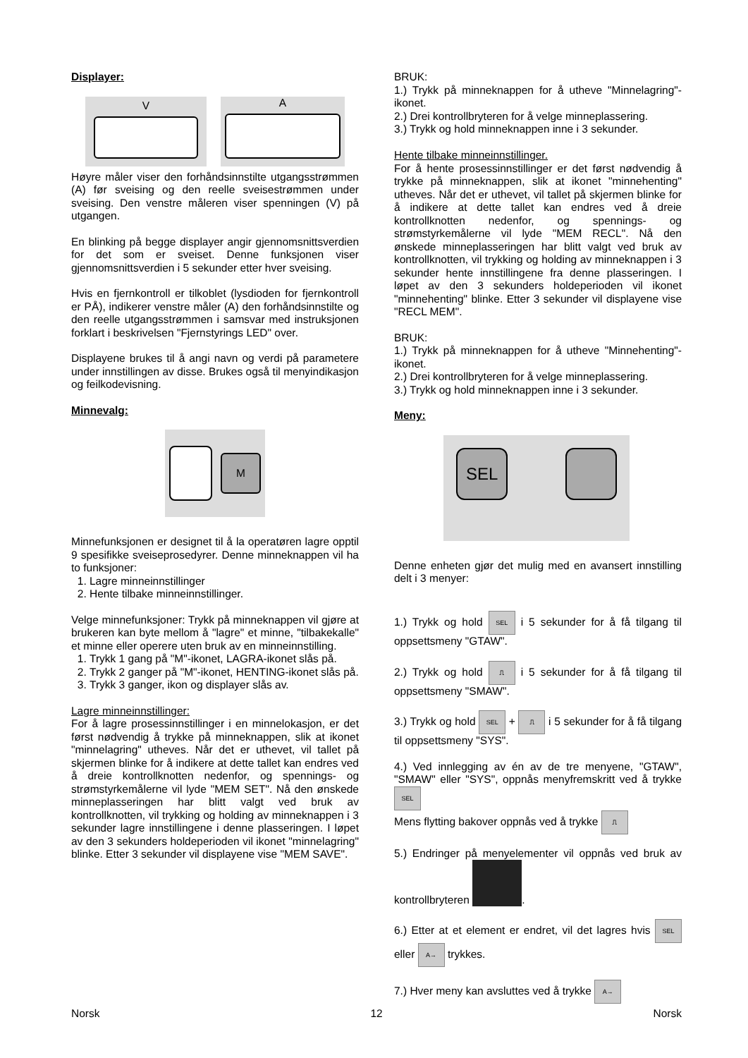Displayer:
V
A
Høyre måler viser den forhåndsinnstilte utgangsstrømmen (A) før sveising og den reelle sveisestrømmen under sveising. Den venstre måleren viser spenningen (V) på utgangen.
En blinking på begge displayer angir gjennomsnittsverdien for det som er sveiset. Denne funksjonen viser gjennomsnittsverdien i 5 sekunder etter hver sveising.
Hvis en fjernkontroll er tilkoblet (lysdioden for fjernkontroll er PÅ), indikerer venstre måler (A) den forhåndsinnstilte og den reelle utgangsstrømmen i samsvar med instruksjonen forklart i beskrivelsen "Fjernstyrings LED" over.
Displayene brukes til å angi navn og verdi på parametere under innstillingen av disse. Brukes også til menyindikasjon og feilkodevisning.
Minnevalg:
M
Minnefunksjonen er designet til å la operatøren lagre opptil 9 spesifikke sveiseprosedyrer. Denne minneknappen vil ha to funksjoner:
1. Lagre minneinnstillinger
2. Hente tilbake minneinnstillinger.
Velge minnefunksjoner: Trykk på minneknappen vil gjøre at brukeren kan byte mellom å "lagre" et minne, "tilbakekalle" et minne eller operere uten bruk av en minneinnstilling.
1. Trykk 1 gang på "M"-ikonet, LAGRA-ikonet slås på.
2. Trykk 2 ganger på "M"-ikonet, HENTING-ikonet slås på.
3. Trykk 3 ganger, ikon og displayer slås av.
Lagre minneinnstillinger:
For å lagre prosessinnstillinger i en minnelokasjon, er det først nødvendig å trykke på minneknappen, slik at ikonet "minnelagring" utheves. Når det er uthevet, vil tallet på skjermen blinke for å indikere at dette tallet kan endres ved å dreie kontrollknotten nedenfor, og spennings- og strømstyrkemålerne vil lyde "MEM SET". Nå den ønskede minneplasseringen har blitt valgt ved bruk av kontrollknotten, vil trykking og holding av minneknappen i 3 sekunder lagre innstillingene i denne plasseringen. I løpet av den 3 sekunders holdeperioden vil ikonet "minnelagring" blinke. Etter 3 sekunder vil displayene vise "MEM SAVE".
BRUK:
1.) Trykk på minneknappen for å utheve "Minnelagring"-ikonet.
2.) Drei kontrollbryteren for å velge minneplassering.
3.) Trykk og hold minneknappen inne i 3 sekunder.
Hente tilbake minneinnstillinger.
For å hente prosessinnstillinger er det først nødvendig å trykke på minneknappen, slik at ikonet "minnehenting" utheves. Når det er uthevet, vil tallet på skjermen blinke for å indikere at dette tallet kan endres ved å dreie kontrollknotten nedenfor, og spennings- og strømstyrkemålerne vil lyde "MEM RECL". Nå den ønskede minneplasseringen har blitt valgt ved bruk av kontrollknotten, vil trykking og holding av minneknappen i 3 sekunder hente innstillingene fra denne plasseringen. I løpet av den 3 sekunders holdeperioden vil ikonet "minnehenting" blinke. Etter 3 sekunder vil displayene vise "RECL MEM".
BRUK:
1.) Trykk på minneknappen for å utheve "Minnehenting"-ikonet.
2.) Drei kontrollbryteren for å velge minneplassering.
3.) Trykk og hold minneknappen inne i 3 sekunder.
Meny:
SEL
Denne enheten gjør det mulig med en avansert innstilling delt i 3 menyer:
1.) Trykk og hold SEL i 5 sekunder for å få tilgang til oppsettsmeny "GTAW".
2.) Trykk og hold ⎍ i 5 sekunder for å få tilgang til oppsettsmeny "SMAW".
3.) Trykk og hold SEL + ⎍ i 5 sekunder for å få tilgang til oppsettsmeny "SYS".
4.) Ved innlegging av én av de tre menyene, "GTAW", "SMAW" eller "SYS", oppnås menyfremskritt ved å trykke SEL
Mens flytting bakover oppnås ved å trykke ⎍
5.) Endringer på menyelementer vil oppnås ved bruk av kontrollbryteren .
6.) Etter at et element er endret, vil det lagres hvis SEL eller A→ trykkes.
7.) Hver meny kan avsluttes ved å trykke A→
Norsk 12 Norsk